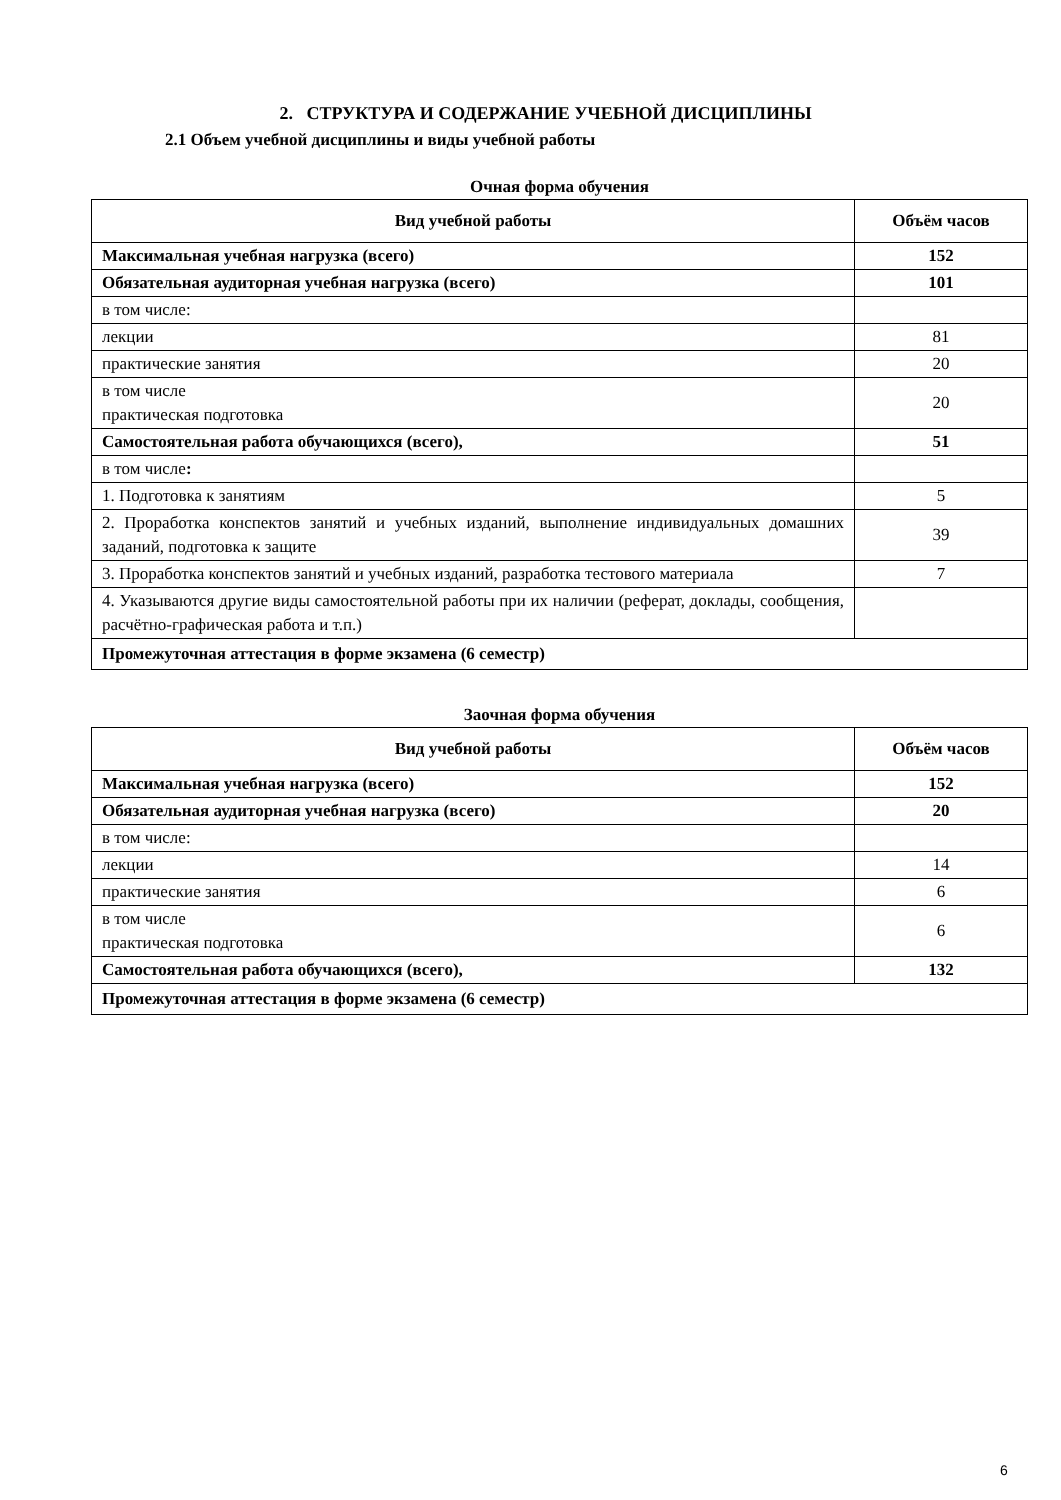2. СТРУКТУРА И СОДЕРЖАНИЕ УЧЕБНОЙ ДИСЦИПЛИНЫ
2.1 Объем учебной дисциплины и виды учебной работы
Очная форма обучения
| Вид учебной работы | Объём часов |
| --- | --- |
| Максимальная учебная нагрузка (всего) | 152 |
| Обязательная аудиторная учебная нагрузка (всего) | 101 |
| в том числе: | |
| лекции | 81 |
| практические занятия | 20 |
| в том числе практическая подготовка | 20 |
| Самостоятельная работа обучающихся (всего), | 51 |
| в том числе : | |
| 1. Подготовка к занятиям | 5 |
| 2. Проработка конспектов занятий и учебных изданий, выполнение индивидуальных домашних заданий, подготовка к защите | 39 |
| 3. Проработка конспектов занятий и учебных изданий, разработка тестового материала | 7 |
| 4. Указываются другие виды самостоятельной работы при их наличии (реферат, доклады, сообщения, расчётно-графическая работа и т.п.) | |
| Промежуточная аттестация в форме экзамена (6 семестр) | |
Заочная форма обучения
| Вид учебной работы | Объём часов |
| --- | --- |
| Максимальная учебная нагрузка (всего) | 152 |
| Обязательная аудиторная учебная нагрузка (всего) | 20 |
| в том числе: | |
| лекции | 14 |
| практические занятия | 6 |
| в том числе практическая подготовка | 6 |
| Самостоятельная работа обучающихся (всего), | 132 |
| Промежуточная аттестация в форме экзамена (6 семестр) | |
6